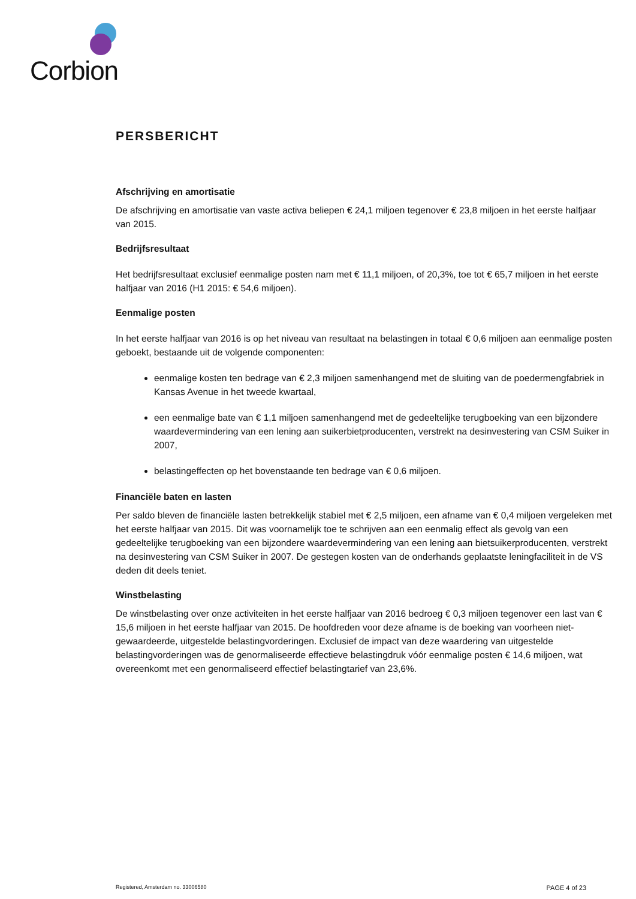Corbion
PERSBERICHT
Afschrijving en amortisatie
De afschrijving en amortisatie van vaste activa beliepen € 24,1 miljoen tegenover € 23,8 miljoen in het eerste halfjaar van 2015.
Bedrijfsresultaat
Het bedrijfsresultaat exclusief eenmalige posten nam met € 11,1 miljoen, of 20,3%, toe tot € 65,7 miljoen in het eerste halfjaar van 2016 (H1 2015: € 54,6 miljoen).
Eenmalige posten
In het eerste halfjaar van 2016 is op het niveau van resultaat na belastingen in totaal € 0,6 miljoen aan eenmalige posten geboekt, bestaande uit de volgende componenten:
eenmalige kosten ten bedrage van € 2,3 miljoen samenhangend met de sluiting van de poedermengfabriek in Kansas Avenue in het tweede kwartaal,
een eenmalige bate van € 1,1 miljoen samenhangend met de gedeeltelijke terugboeking van een bijzondere waardevermindering van een lening aan suikerbietproducenten, verstrekt na desinvestering van CSM Suiker in 2007,
belastingeffecten op het bovenstaande ten bedrage van € 0,6 miljoen.
Financiële baten en lasten
Per saldo bleven de financiële lasten betrekkelijk stabiel met € 2,5 miljoen, een afname van € 0,4 miljoen vergeleken met het eerste halfjaar van 2015. Dit was voornamelijk toe te schrijven aan een eenmalig effect als gevolg van een gedeeltelijke terugboeking van een bijzondere waardevermindering van een lening aan bietsuikerproducenten, verstrekt na desinvestering van CSM Suiker in 2007. De gestegen kosten van de onderhands geplaatste leningfaciliteit in de VS deden dit deels teniet.
Winstbelasting
De winstbelasting over onze activiteiten in het eerste halfjaar van 2016 bedroeg € 0,3 miljoen tegenover een last van € 15,6 miljoen in het eerste halfjaar van 2015. De hoofdreden voor deze afname is de boeking van voorheen niet-gewaardeerde, uitgestelde belastingvorderingen. Exclusief de impact van deze waardering van uitgestelde belastingvorderingen was de genormaliseerde effectieve belastingdruk vóór eenmalige posten € 14,6 miljoen, wat overeenkomt met een genormaliseerd effectief belastingtarief van 23,6%.
Registered, Amsterdam no. 33006580 PAGE 4 of 23